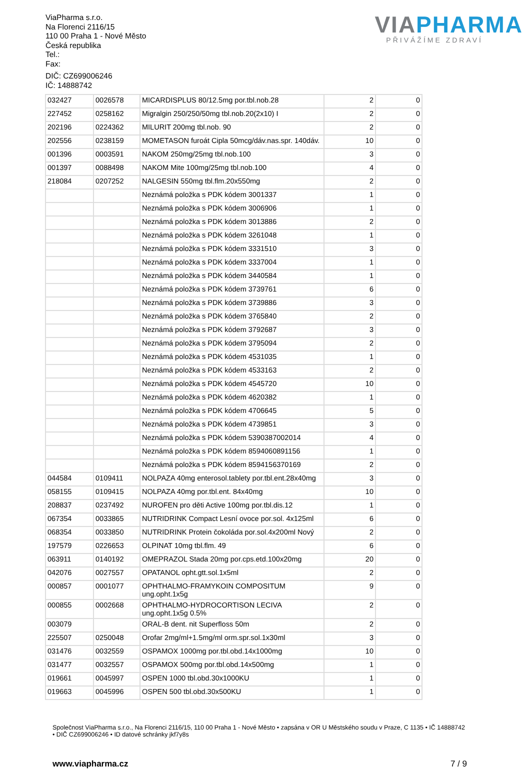ViaPharma s.r.o.
Na Florenci 2116/15
110 00 Praha 1 - Nové Město
Česká republika
Tel.:
Fax:
DIČ: CZ699006246
IČ: 14888742
VIAPHARMA
PŘIVÁŽÍME ZDRAVÍ
| 032427 | 0026578 | MICARDISPLUS 80/12.5mg por.tbl.nob.28 | 2 | 0 |
| 227452 | 0258162 | Migralgin 250/250/50mg tbl.nob.20(2x10) I | 2 | 0 |
| 202196 | 0224362 | MILURIT 200mg tbl.nob. 90 | 2 | 0 |
| 202556 | 0238159 | MOMETASON furoát Cipla 50mcg/dáv.nas.spr. 140dáv. | 10 | 0 |
| 001396 | 0003591 | NAKOM 250mg/25mg tbl.nob.100 | 3 | 0 |
| 001397 | 0088498 | NAKOM Mite 100mg/25mg tbl.nob.100 | 4 | 0 |
| 218084 | 0207252 | NALGESIN 550mg tbl.flm.20x550mg | 2 | 0 |
| | | Neznámá položka s PDK kódem 3001337 | 1 | 0 |
| | | Neznámá položka s PDK kódem 3006906 | 1 | 0 |
| | | Neznámá položka s PDK kódem 3013886 | 2 | 0 |
| | | Neznámá položka s PDK kódem 3261048 | 1 | 0 |
| | | Neznámá položka s PDK kódem 3331510 | 3 | 0 |
| | | Neznámá položka s PDK kódem 3337004 | 1 | 0 |
| | | Neznámá položka s PDK kódem 3440584 | 1 | 0 |
| | | Neznámá položka s PDK kódem 3739761 | 6 | 0 |
| | | Neznámá položka s PDK kódem 3739886 | 3 | 0 |
| | | Neznámá položka s PDK kódem 3765840 | 2 | 0 |
| | | Neznámá položka s PDK kódem 3792687 | 3 | 0 |
| | | Neznámá položka s PDK kódem 3795094 | 2 | 0 |
| | | Neznámá položka s PDK kódem 4531035 | 1 | 0 |
| | | Neznámá položka s PDK kódem 4533163 | 2 | 0 |
| | | Neznámá položka s PDK kódem 4545720 | 10 | 0 |
| | | Neznámá položka s PDK kódem 4620382 | 1 | 0 |
| | | Neznámá položka s PDK kódem 4706645 | 5 | 0 |
| | | Neznámá položka s PDK kódem 4739851 | 3 | 0 |
| | | Neznámá položka s PDK kódem 5390387002014 | 4 | 0 |
| | | Neznámá položka s PDK kódem 8594060891156 | 1 | 0 |
| | | Neznámá položka s PDK kódem 8594156370169 | 2 | 0 |
| 044584 | 0109411 | NOLPAZA 40mg enterosol.tablety por.tbl.ent.28x40mg | 3 | 0 |
| 058155 | 0109415 | NOLPAZA 40mg por.tbl.ent. 84x40mg | 10 | 0 |
| 208837 | 0237492 | NUROFEN pro děti Active 100mg por.tbl.dis.12 | 1 | 0 |
| 067354 | 0033865 | NUTRIDRINK Compact Lesní ovoce por.sol. 4x125ml | 6 | 0 |
| 068354 | 0033850 | NUTRIDRINK Protein čokoláda por.sol.4x200ml Nový | 2 | 0 |
| 197579 | 0226653 | OLPINAT 10mg tbl.flm. 49 | 6 | 0 |
| 063911 | 0140192 | OMEPRAZOL Stada 20mg por.cps.etd.100x20mg | 20 | 0 |
| 042076 | 0027557 | OPATANOL opht.gtt.sol.1x5ml | 2 | 0 |
| 000857 | 0001077 | OPHTHALMO-FRAMYKOIN COMPOSITUM ung.opht.1x5g | 9 | 0 |
| 000855 | 0002668 | OPHTHALMO-HYDROCORTISON LECIVA ung.opht.1x5g 0.5% | 2 | 0 |
| 003079 | | ORAL-B dent. nit Superfloss 50m | 2 | 0 |
| 225507 | 0250048 | Orofar 2mg/ml+1.5mg/ml orm.spr.sol.1x30ml | 3 | 0 |
| 031476 | 0032559 | OSPAMOX 1000mg por.tbl.obd.14x1000mg | 10 | 0 |
| 031477 | 0032557 | OSPAMOX 500mg por.tbl.obd.14x500mg | 1 | 0 |
| 019661 | 0045997 | OSPEN 1000 tbl.obd.30x1000KU | 1 | 0 |
| 019663 | 0045996 | OSPEN 500 tbl.obd.30x500KU | 1 | 0 |
Společnost ViaPharma s.r.o., Na Florenci 2116/15, 110 00 Praha 1 - Nové Město • zapsána v OR U Městského soudu v Praze, C 1135 • IČ 14888742 • DIČ CZ699006246 • ID datové schránky jkf7y8s
www.viapharma.cz 7 / 9